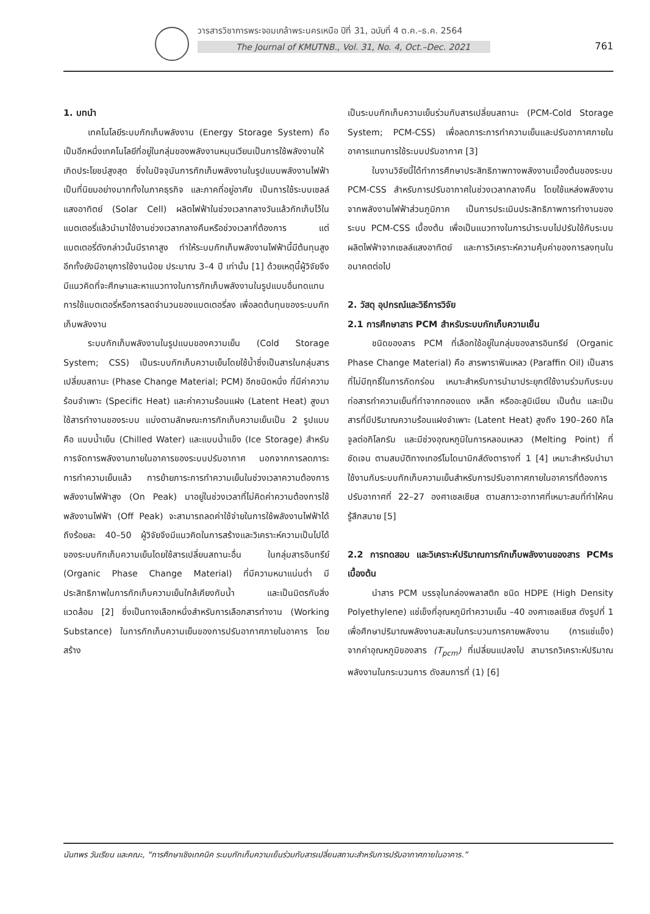วารสารวิชาการพระจอมเกล้าพระนครเหนือ ปีที่ 31, ฉบับที่ 4 ต.ค.–ธ.ค. 2564
The Journal of KMUTNB., Vol. 31, No. 4, Oct.–Dec. 2021
761
1. บทนำ
เทคโนโลยีระบบกักเก็บพลังงาน (Energy Storage System) ถือเป็นอีกหนึ่งเทคโนโลยีที่อยู่ในกลุ่มของพลังงานหมุนเวียนเป็นการใช้พลังงานให้เกิดประโยชน์สูงสุด ซึ่งในปัจจุบันการกักเก็บพลังงานในรูปแบบพลังงานไฟฟ้าเป็นที่นิยมอย่างมากทั้งในภาคธุรกิจ และภาคที่อยู่อาศัย เป็นการใช้ระบบเซลล์แสงอาทิตย์ (Solar Cell) ผลิตไฟฟ้าในช่วงเวลากลางวันแล้วกักเก็บไว้ในแบตเตอรี่แล้วนำมาใช้งานช่วงเวลากลางคืนหรือช่วงเวลาที่ต้องการ แต่แบตเตอรี่ดังกล่าวนั้นมีราคาสูง ทำให้ระบบกักเก็บพลังงานไฟฟ้านี้มีต้นทุนสูง อีกทั้งยังมีอายุการใช้งานน้อย ประมาณ 3–4 ปี เท่านั้น [1] ด้วยเหตุนี้ผู้วิจัยจึงมีแนวคิดที่จะศึกษาและหาแนวทางในการกักเก็บพลังงานในรูปแบบอื่นทดแทนการใช้แบตเตอรี่หรือการลดจำนวนของแบตเตอรี่ลง เพื่อลดต้นทุนของระบบกักเก็บพลังงาน
ระบบกักเก็บพลังงานในรูปแบบของความเย็น (Cold Storage System; CSS) เป็นระบบกักเก็บความเย็นโดยใช้น้ำซึ่งเป็นสารในกลุ่มสารเปลี่ยนสถานะ (Phase Change Material; PCM) อีกชนิดหนึ่ง ที่มีค่าความร้อนจำเพาะ (Specific Heat) และค่าความร้อนแฝง (Latent Heat) สูงมาใช้สารทำงานของระบบ แบ่งตามลักษณะการกักเก็บความเย็นเป็น 2 รูปแบบ คือ แบบน้ำเย็น (Chilled Water) และแบบน้ำแข็ง (Ice Storage) สำหรับการจัดการพลังงานภายในอาคารของระบบปรับอากาศ นอกจากการลดภาระการทำความเย็นแล้ว การย้ายภาระการทำความเย็นในช่วงเวลาความต้องการพลังงานไฟฟ้าสูง (On Peak) มาอยู่ในช่วงเวลาที่ไม่คิดค่าความต้องการใช้พลังงานไฟฟ้า (Off Peak) จะสามารถลดค่าใช้จ่ายในการใช้พลังงานไฟฟ้าได้ถึงร้อยละ 40–50 ผู้วิจัยจึงมีแนวคิดในการสร้างและวิเคราะห์ความเป็นไปได้ของระบบกักเก็บความเย็นโดยใช้สารเปลี่ยนสถานะอื่น ในกลุ่มสารอินทรีย์ (Organic Phase Change Material) ที่มีความหนาแน่นต่ำ มีประสิทธิภาพในการกักเก็บความเย็นใกล้เคียงกับน้ำ และเป็นมิตรกับสิ่งแวดล้อม [2] ซึ่งเป็นทางเลือกหนึ่งสำหรับการเลือกสารทำงาน (Working Substance) ในการกักเก็บความเย็นของการปรับอากาศภายในอาคาร โดยสร้าง
เป็นระบบกักเก็บความเย็นร่วมกับสารเปลี่ยนสถานะ (PCM-Cold Storage System; PCM-CSS) เพื่อลดภาระการทำความเย็นและปรับอากาศภายในอาคารแทนการใช้ระบบปรับอากาศ [3]
ในงานวิจัยนี้ได้ทำการศึกษาประสิทธิภาพทางพลังงานเบื้องต้นของระบบ PCM-CSS สำหรับการปรับอากาศในช่วงเวลากลางคืน โดยใช้แหล่งพลังงานจากพลังงานไฟฟ้าส่วนภูมิภาค เป็นการประเมินประสิทธิภาพการทำงานของระบบ PCM-CSS เบื้องต้น เพื่อเป็นแนวทางในการนำระบบไปปรับใช้กับระบบผลิตไฟฟ้าจากเซลล์แสงอาทิตย์ และการวิเคราะห์ความคุ้มค่าของการลงทุนในอนาคตต่อไป
2. วัสดุ อุปกรณ์และวิธีการวิจัย
2.1 การศึกษาสาร PCM สำหรับระบบกักเก็บความเย็น
ชนิดของสาร PCM ที่เลือกใช้อยู่ในกลุ่มของสารอินทรีย์ (Organic Phase Change Material) คือ สารพาราฟินเหลว (Paraffin Oil) เป็นสารที่ไม่มีฤทธิ์ในการกัดกร่อน เหมาะสำหรับการนำมาประยุกต์ใช้งานร่วมกับระบบท่อสารทำความเย็นที่ทำจากทองแดง เหล็ก หรืออะลูมิเนียม เป็นต้น และเป็นสารที่มีปริมาณความร้อนแฝงจำเพาะ (Latent Heat) สูงถึง 190–260 กิโลจูลต่อกิโลกรัม และมีช่วงอุณหภูมิในการหลอมเหลว (Melting Point) ที่ชัดเจน ตามสมบัติทางเทอร์โมไดนามิกส์ดังตารางที่ 1 [4] เหมาะสำหรับนำมาใช้งานกับระบบกักเก็บความเย็นสำหรับการปรับอากาศภายในอาคารที่ต้องการปรับอากาศที่ 22–27 องศาเซลเซียส ตามสภาวะอากาศที่เหมาะสมที่ทำให้คนรู้สึกสบาย [5]
2.2 การทดสอบ และวิเคราะห์ปริมาณการกักเก็บพลังงานของสาร PCMs เบื้องต้น
นำสาร PCM บรรจุในกล่องพลาสติก ชนิด HDPE (High Density Polyethylene) แช่เข็งที่อุณหภูมิทำความเย็น –40 องศาเซลเซียส ดังรูปที่ 1 เพื่อศึกษาปริมาณพลังงานสะสมในกระบวนการคายพลังงาน (การแช่แข็ง) จากค่าอุณหภูมิของสาร (T<sub>pcm</sub>) ที่เปลี่ยนแปลงไป สามารถวิเคราะห์ปริมาณพลังงานในกระบวนการ ดังสมการที่ (1) [6]
นันทพร วันเรียน และคณะ, “การศึกษาเชิงเทคนิค ระบบกักเก็บความเย็นร่วมกับสารเปลี่ยนสถานะสำหรับการปรับอากาศภายในอาคาร.”